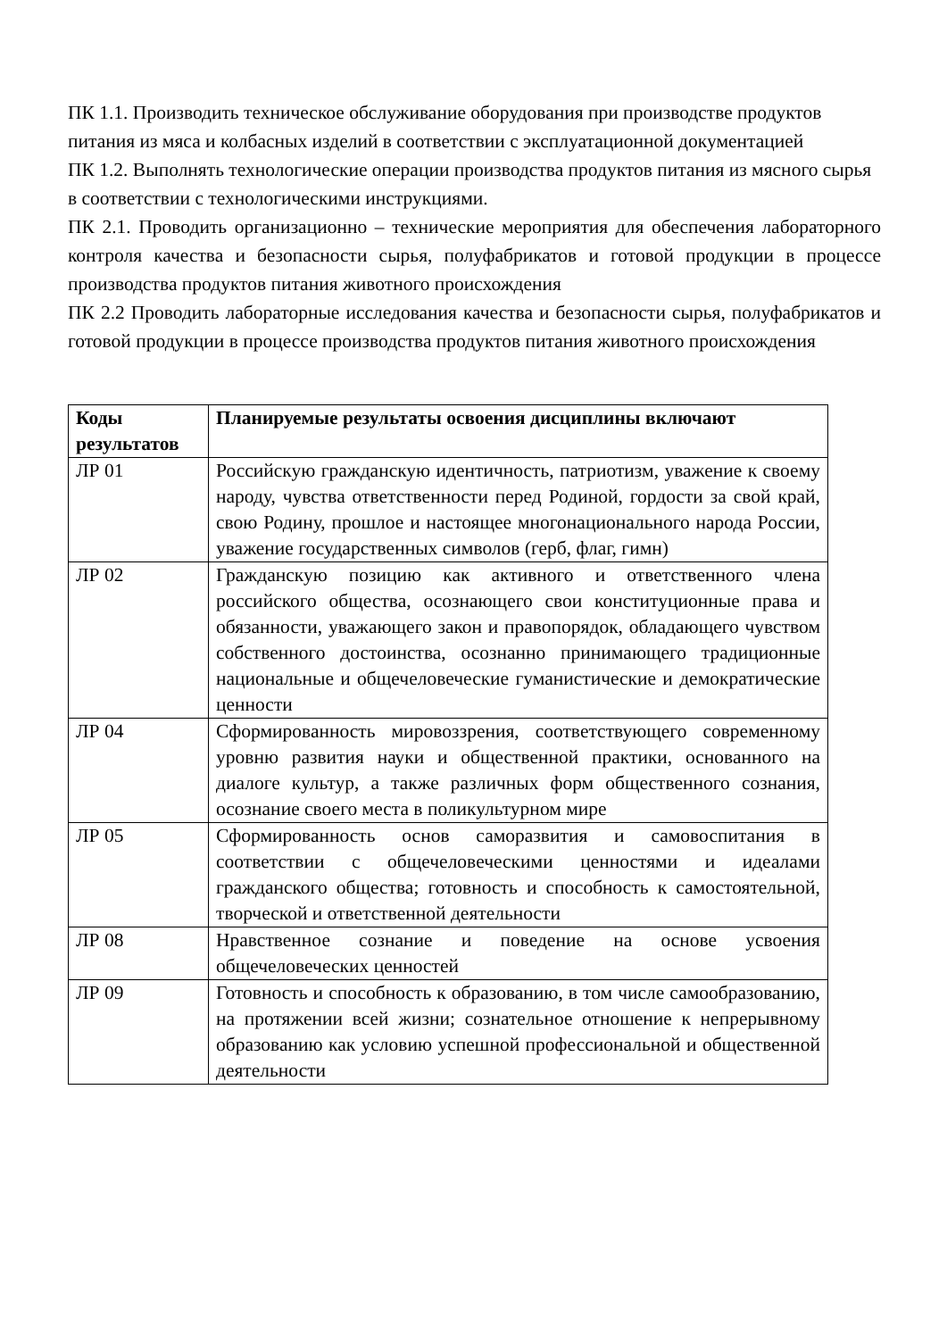ПК 1.1. Производить техническое обслуживание оборудования при производстве продуктов питания из мяса и колбасных изделий в соответствии с эксплуатационной документацией
ПК 1.2. Выполнять технологические операции производства продуктов питания из мясного сырья в соответствии с технологическими инструкциями.
ПК 2.1. Проводить организационно – технические мероприятия для обеспечения лабораторного контроля качества и безопасности сырья, полуфабрикатов и готовой продукции в процессе производства продуктов питания животного происхождения
ПК 2.2 Проводить лабораторные исследования качества и безопасности сырья, полуфабрикатов и готовой продукции в процессе производства продуктов питания животного происхождения
| Коды результатов | Планируемые результаты освоения дисциплины включают |
| --- | --- |
| ЛР 01 | Российскую гражданскую идентичность, патриотизм, уважение к своему народу, чувства ответственности перед Родиной, гордости за свой край, свою Родину, прошлое и настоящее многонационального народа России, уважение государственных символов (герб, флаг, гимн) |
| ЛР 02 | Гражданскую позицию как активного и ответственного члена российского общества, осознающего свои конституционные права и обязанности, уважающего закон и правопорядок, обладающего чувством собственного достоинства, осознанно принимающего традиционные национальные и общечеловеческие гуманистические и демократические ценности |
| ЛР 04 | Сформированность мировоззрения, соответствующего современному уровню развития науки и общественной практики, основанного на диалоге культур, а также различных форм общественного сознания, осознание своего места в поликультурном мире |
| ЛР 05 | Сформированность основ саморазвития и самовоспитания в соответствии с общечеловеческими ценностями и идеалами гражданского общества; готовность и способность к самостоятельной, творческой и ответственной деятельности |
| ЛР 08 | Нравственное сознание и поведение на основе усвоения общечеловеческих ценностей |
| ЛР 09 | Готовность и способность к образованию, в том числе самообразованию, на протяжении всей жизни; сознательное отношение к непрерывному образованию как условию успешной профессиональной и общественной деятельности |